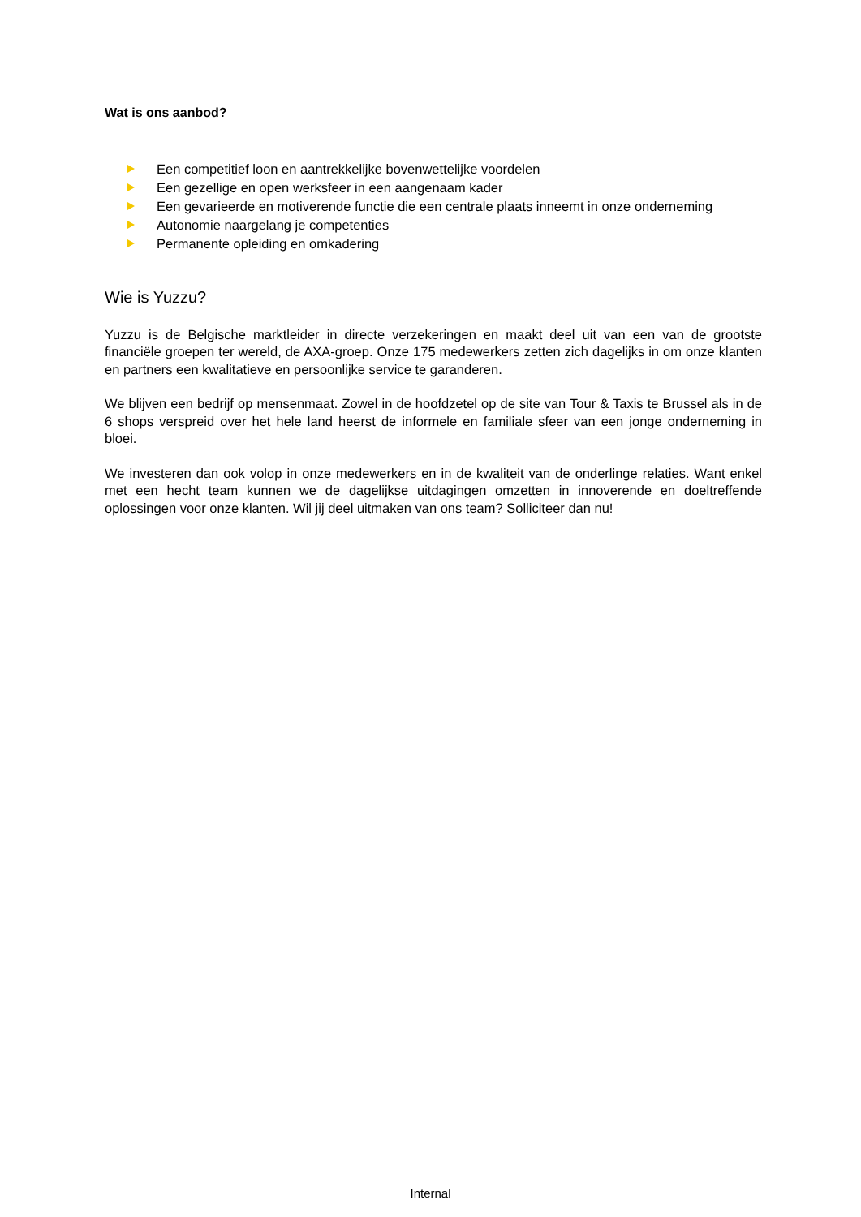Wat is ons aanbod?
Een competitief loon en aantrekkelijke bovenwettelijke voordelen
Een gezellige en open werksfeer in een aangenaam kader
Een gevarieerde en motiverende functie die een centrale plaats inneemt in onze onderneming
Autonomie naargelang je competenties
Permanente opleiding en omkadering
Wie is Yuzzu?
Yuzzu is de Belgische marktleider in directe verzekeringen en maakt deel uit van een van de grootste financiële groepen ter wereld, de AXA-groep. Onze 175 medewerkers zetten zich dagelijks in om onze klanten en partners een kwalitatieve en persoonlijke service te garanderen.
We blijven een bedrijf op mensenmaat. Zowel in de hoofdzetel op de site van Tour & Taxis te Brussel als in de 6 shops verspreid over het hele land heerst de informele en familiale sfeer van een jonge onderneming in bloei.
We investeren dan ook volop in onze medewerkers en in de kwaliteit van de onderlinge relaties. Want enkel met een hecht team kunnen we de dagelijkse uitdagingen omzetten in innoverende en doeltreffende oplossingen voor onze klanten. Wil jij deel uitmaken van ons team? Solliciteer dan nu!
Internal